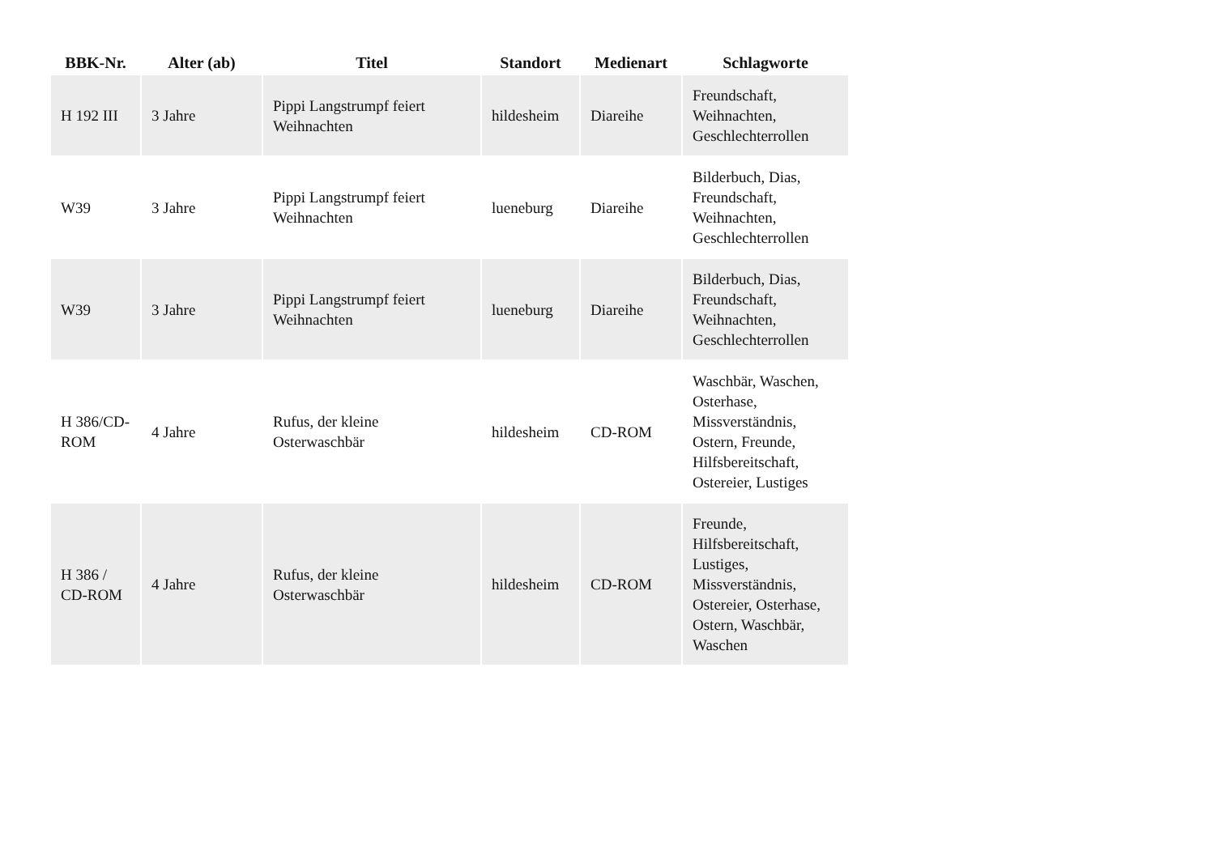| BBK-Nr. | Alter (ab) | Titel | Standort | Medienart | Schlagworte |
| --- | --- | --- | --- | --- | --- |
| H 192 III | 3 Jahre | Pippi Langstrumpf feiert Weihnachten | hildesheim | Diareihe | Freundschaft, Weihnachten, Geschlechterrollen |
| W39 | 3 Jahre | Pippi Langstrumpf feiert Weihnachten | lueneburg | Diareihe | Bilderbuch, Dias, Freundschaft, Weihnachten, Geschlechterrollen |
| W39 | 3 Jahre | Pippi Langstrumpf feiert Weihnachten | lueneburg | Diareihe | Bilderbuch, Dias, Freundschaft, Weihnachten, Geschlechterrollen |
| H 386/CD-ROM | 4 Jahre | Rufus, der kleine Osterwaschbär | hildesheim | CD-ROM | Waschbär, Waschen, Osterhase, Missverständnis, Ostern, Freunde, Hilfsbereitschaft, Ostereier, Lustiges |
| H 386 / CD-ROM | 4 Jahre | Rufus, der kleine Osterwaschbär | hildesheim | CD-ROM | Freunde, Hilfsbereitschaft, Lustiges, Missverständnis, Ostereier, Osterhase, Ostern, Waschbär, Waschen |